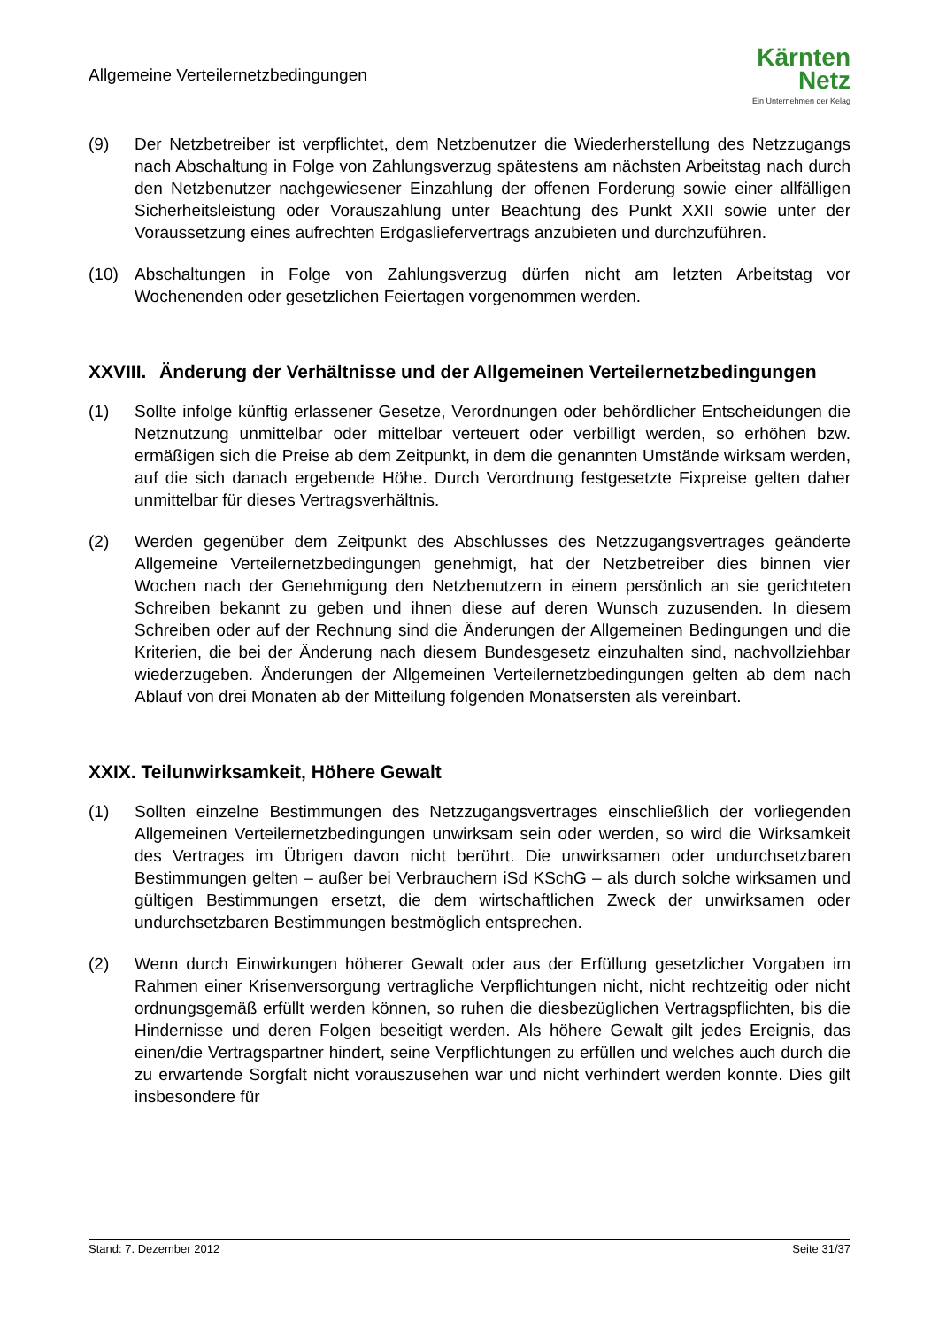Allgemeine Verteilernetzbedingungen
Kärnten
Netz
Ein Unternehmen der Kelag
(9) Der Netzbetreiber ist verpflichtet, dem Netzbenutzer die Wiederherstellung des Netzzugangs nach Abschaltung in Folge von Zahlungsverzug spätestens am nächsten Arbeitstag nach durch den Netzbenutzer nachgewiesener Einzahlung der offenen Forderung sowie einer allfälligen Sicherheitsleistung oder Vorauszahlung unter Beachtung des Punkt XXII sowie unter der Voraussetzung eines aufrechten Erdgasliefervertrags anzubieten und durchzuführen.
(10) Abschaltungen in Folge von Zahlungsverzug dürfen nicht am letzten Arbeitstag vor Wochenenden oder gesetzlichen Feiertagen vorgenommen werden.
XXVIII. Änderung der Verhältnisse und der Allgemeinen Verteilernetzbedingungen
(1) Sollte infolge künftig erlassener Gesetze, Verordnungen oder behördlicher Entscheidungen die Netznutzung unmittelbar oder mittelbar verteuert oder verbilligt werden, so erhöhen bzw. ermäßigen sich die Preise ab dem Zeitpunkt, in dem die genannten Umstände wirksam werden, auf die sich danach ergebende Höhe. Durch Verordnung festgesetzte Fixpreise gelten daher unmittelbar für dieses Vertragsverhältnis.
(2) Werden gegenüber dem Zeitpunkt des Abschlusses des Netzzugangsvertrages geänderte Allgemeine Verteilernetzbedingungen genehmigt, hat der Netzbetreiber dies binnen vier Wochen nach der Genehmigung den Netzbenutzern in einem persönlich an sie gerichteten Schreiben bekannt zu geben und ihnen diese auf deren Wunsch zuzusenden. In diesem Schreiben oder auf der Rechnung sind die Änderungen der Allgemeinen Bedingungen und die Kriterien, die bei der Änderung nach diesem Bundesgesetz einzuhalten sind, nachvollziehbar wiederzugeben. Änderungen der Allgemeinen Verteilernetzbedingungen gelten ab dem nach Ablauf von drei Monaten ab der Mitteilung folgenden Monatsersten als vereinbart.
XXIX. Teilunwirksamkeit, Höhere Gewalt
(1) Sollten einzelne Bestimmungen des Netzzugangsvertrages einschließlich der vorliegenden Allgemeinen Verteilernetzbedingungen unwirksam sein oder werden, so wird die Wirksamkeit des Vertrages im Übrigen davon nicht berührt. Die unwirksamen oder undurchsetzbaren Bestimmungen gelten – außer bei Verbrauchern iSd KSchG – als durch solche wirksamen und gültigen Bestimmungen ersetzt, die dem wirtschaftlichen Zweck der unwirksamen oder undurchsetzbaren Bestimmungen bestmöglich entsprechen.
(2) Wenn durch Einwirkungen höherer Gewalt oder aus der Erfüllung gesetzlicher Vorgaben im Rahmen einer Krisenversorgung vertragliche Verpflichtungen nicht, nicht rechtzeitig oder nicht ordnungsgemäß erfüllt werden können, so ruhen die diesbezüglichen Vertragspflichten, bis die Hindernisse und deren Folgen beseitigt werden. Als höhere Gewalt gilt jedes Ereignis, das einen/die Vertragspartner hindert, seine Verpflichtungen zu erfüllen und welches auch durch die zu erwartende Sorgfalt nicht vorauszusehen war und nicht verhindert werden konnte. Dies gilt insbesondere für
Stand: 7. Dezember 2012 Seite 31/37